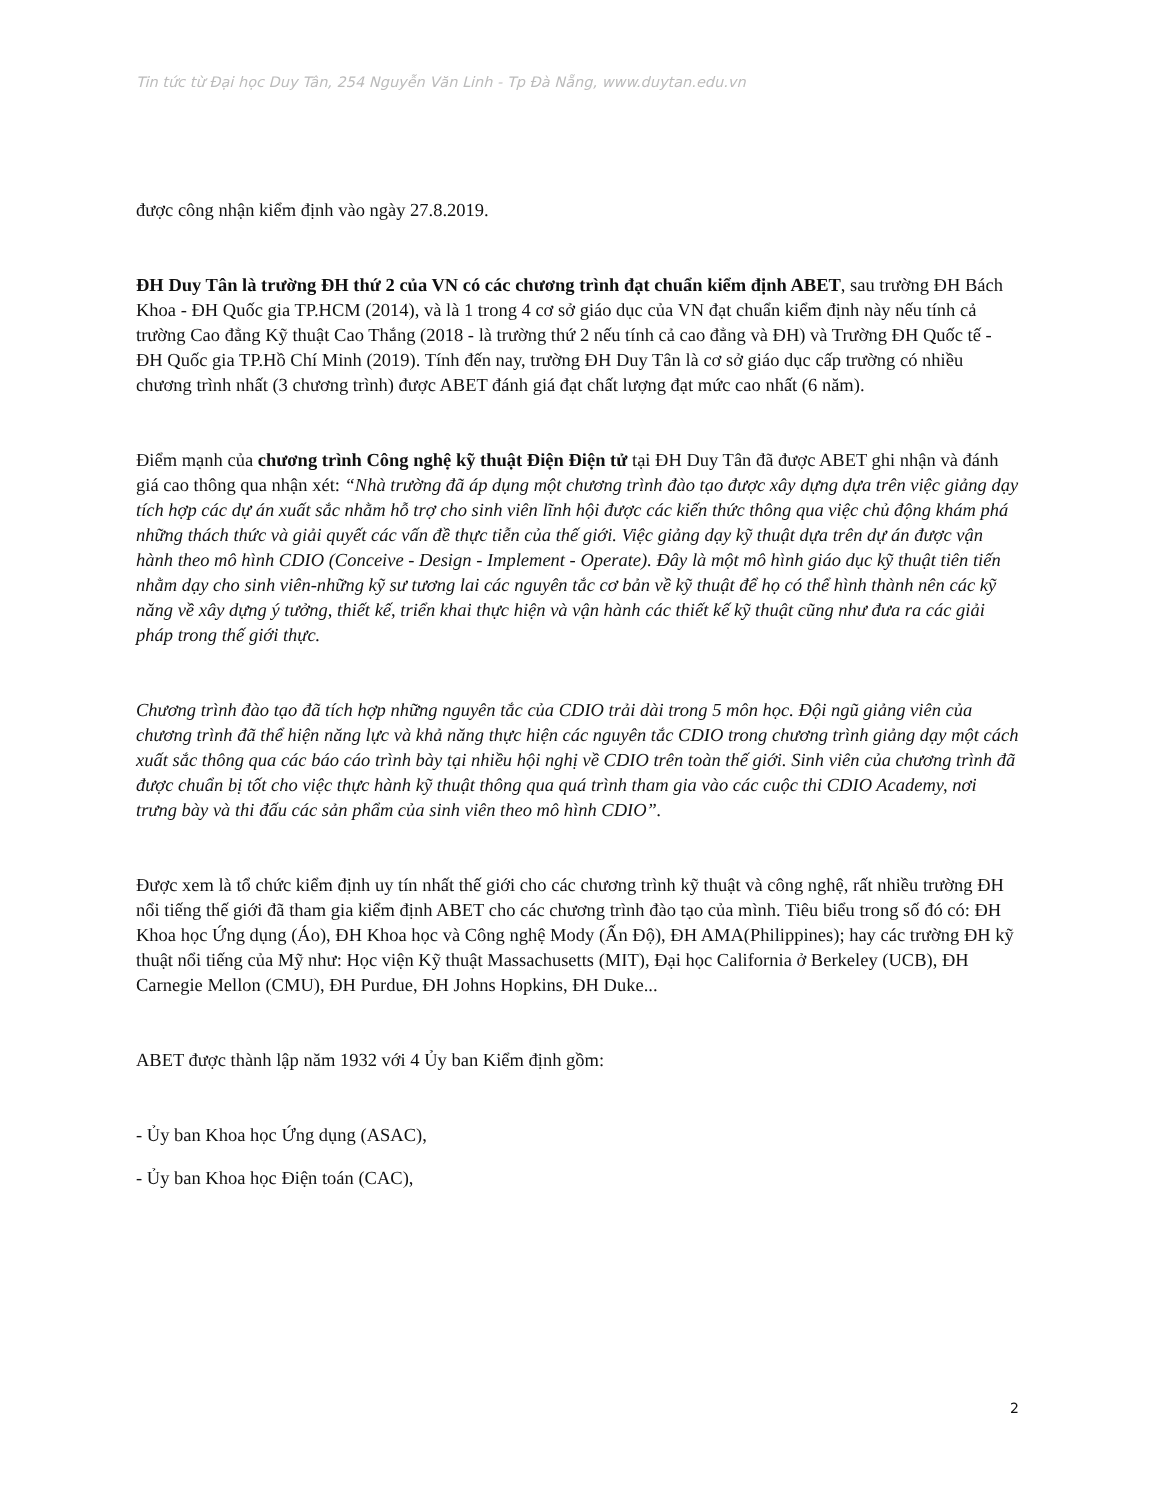Tin tức từ Đại học Duy Tân, 254 Nguyễn Văn Linh - Tp Đà Nẵng, www.duytan.edu.vn
được công nhận kiểm định vào ngày 27.8.2019.
ĐH Duy Tân là trường ĐH thứ 2 của VN có các chương trình đạt chuẩn kiểm định ABET, sau trường ĐH Bách Khoa - ĐH Quốc gia TP.HCM (2014), và là 1 trong 4 cơ sở giáo dục của VN đạt chuẩn kiểm định này nếu tính cả trường Cao đẳng Kỹ thuật Cao Thắng (2018 - là trường thứ 2 nếu tính cả cao đẳng và ĐH) và Trường ĐH Quốc tế - ĐH Quốc gia TP.Hồ Chí Minh (2019). Tính đến nay, trường ĐH Duy Tân là cơ sở giáo dục cấp trường có nhiều chương trình nhất (3 chương trình) được ABET đánh giá đạt chất lượng đạt mức cao nhất (6 năm).
Điểm mạnh của chương trình Công nghệ kỹ thuật Điện Điện tử tại ĐH Duy Tân đã được ABET ghi nhận và đánh giá cao thông qua nhận xét: “Nhà trường đã áp dụng một chương trình đào tạo được xây dựng dựa trên việc giảng dạy tích hợp các dự án xuất sắc nhằm hỗ trợ cho sinh viên lĩnh hội được các kiến thức thông qua việc chủ động khám phá những thách thức và giải quyết các vấn đề thực tiễn của thế giới. Việc giảng dạy kỹ thuật dựa trên dự án được vận hành theo mô hình CDIO (Conceive - Design - Implement - Operate). Đây là một mô hình giáo dục kỹ thuật tiên tiến nhằm dạy cho sinh viên-những kỹ sư tương lai các nguyên tắc cơ bản về kỹ thuật để họ có thể hình thành nên các kỹ năng về xây dựng ý tưởng, thiết kế, triển khai thực hiện và vận hành các thiết kế kỹ thuật cũng như đưa ra các giải pháp trong thế giới thực.
Chương trình đào tạo đã tích hợp những nguyên tắc của CDIO trải dài trong 5 môn học. Đội ngũ giảng viên của chương trình đã thể hiện năng lực và khả năng thực hiện các nguyên tắc CDIO trong chương trình giảng dạy một cách xuất sắc thông qua các báo cáo trình bày tại nhiều hội nghị về CDIO trên toàn thế giới. Sinh viên của chương trình đã được chuẩn bị tốt cho việc thực hành kỹ thuật thông qua quá trình tham gia vào các cuộc thi CDIO Academy, nơi trưng bày và thi đấu các sản phẩm của sinh viên theo mô hình CDIO”.
Được xem là tổ chức kiểm định uy tín nhất thế giới cho các chương trình kỹ thuật và công nghệ, rất nhiều trường ĐH nổi tiếng thế giới đã tham gia kiểm định ABET cho các chương trình đào tạo của mình. Tiêu biểu trong số đó có: ĐH Khoa học Ứng dụng (Áo), ĐH Khoa học và Công nghệ Mody (Ấn Độ), ĐH AMA(Philippines); hay các trường ĐH kỹ thuật nổi tiếng của Mỹ như: Học viện Kỹ thuật Massachusetts (MIT), Đại học California ở Berkeley (UCB), ĐH Carnegie Mellon (CMU), ĐH Purdue, ĐH Johns Hopkins, ĐH Duke...
ABET được thành lập năm 1932 với 4 Ủy ban Kiểm định gồm:
- Ủy ban Khoa học Ứng dụng (ASAC),
- Ủy ban Khoa học Điện toán (CAC),
2